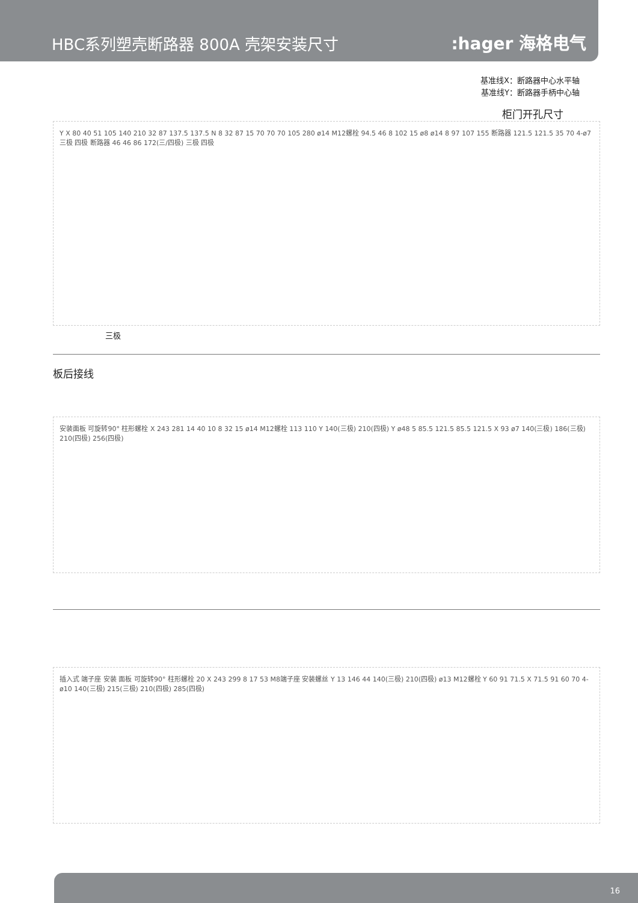HBC系列塑壳断路器 800A 壳架安装尺寸
:hager 海格电气
基准线X：断路器中心水平轴
基准线Y：断路器手柄中心轴
柜门开孔尺寸
Y X 80 40 51 105 140 210 32 87 137.5 137.5 N 8 32 87 15 70 70 70 105 280 ø14 M12螺栓 94.5 46 8 102 15 ø8 ø14 8 97 107 155 断路器 121.5 121.5 35 70 4-ø7 三极 四极 断路器 46 46 86 172(三/四极) 三极 四极
三极
板后接线
安装面板 可旋转90° 柱形螺栓 X 243 281 14 40 10 8 32 15 ø14 M12螺栓 113 110 Y 140(三极) 210(四极) Y ø48 5 85.5 121.5 85.5 121.5 X 93 ø7 140(三极) 186(三极) 210(四极) 256(四极)
插入式 端子座 安装 面板 可旋转90° 柱形螺栓 20 X 243 299 8 17 53 M8端子座 安装螺丝 Y 13 146 44 140(三极) 210(四极) ø13 M12螺栓 Y 60 91 71.5 X 71.5 91 60 70 4-ø10 140(三极) 215(三极) 210(四极) 285(四极)
16